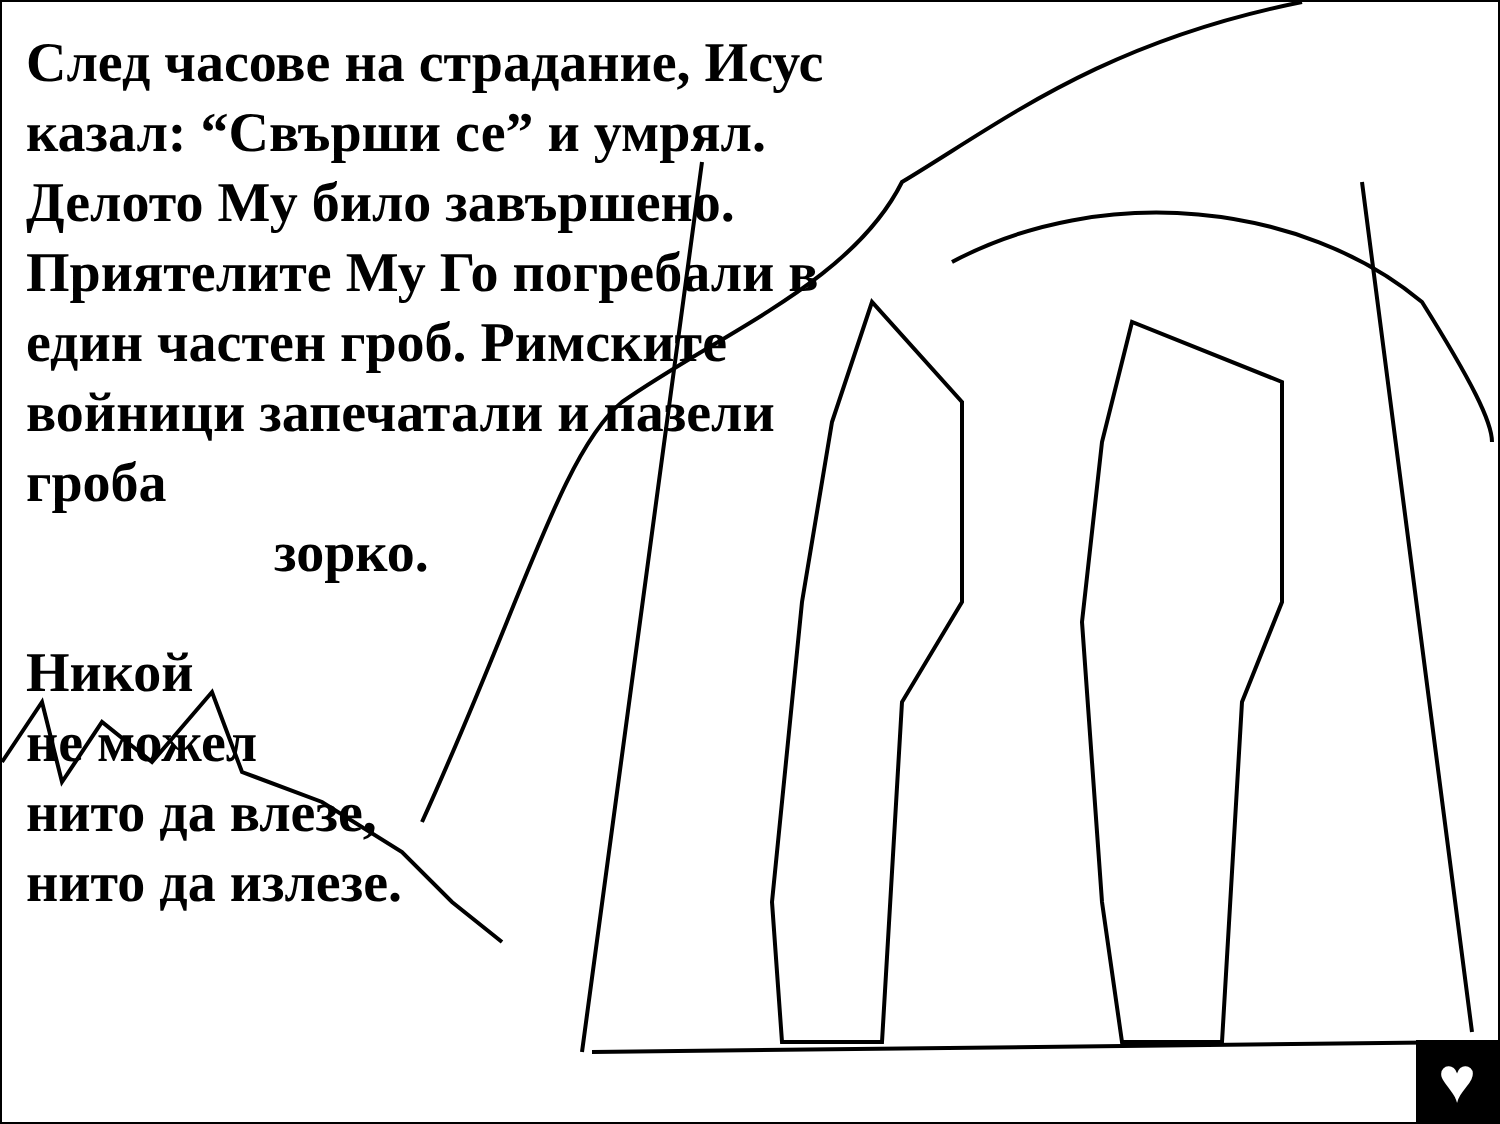След часове на страдание, Исус казал: “Свърши се” и умрял. Делото Му било завършено. Приятелите Му Го погребали в един частен гроб. Римските войници запечатали и пазели гроба
зорко.
Никой
не можел
нито да влезе,
нито да излезе.
♥